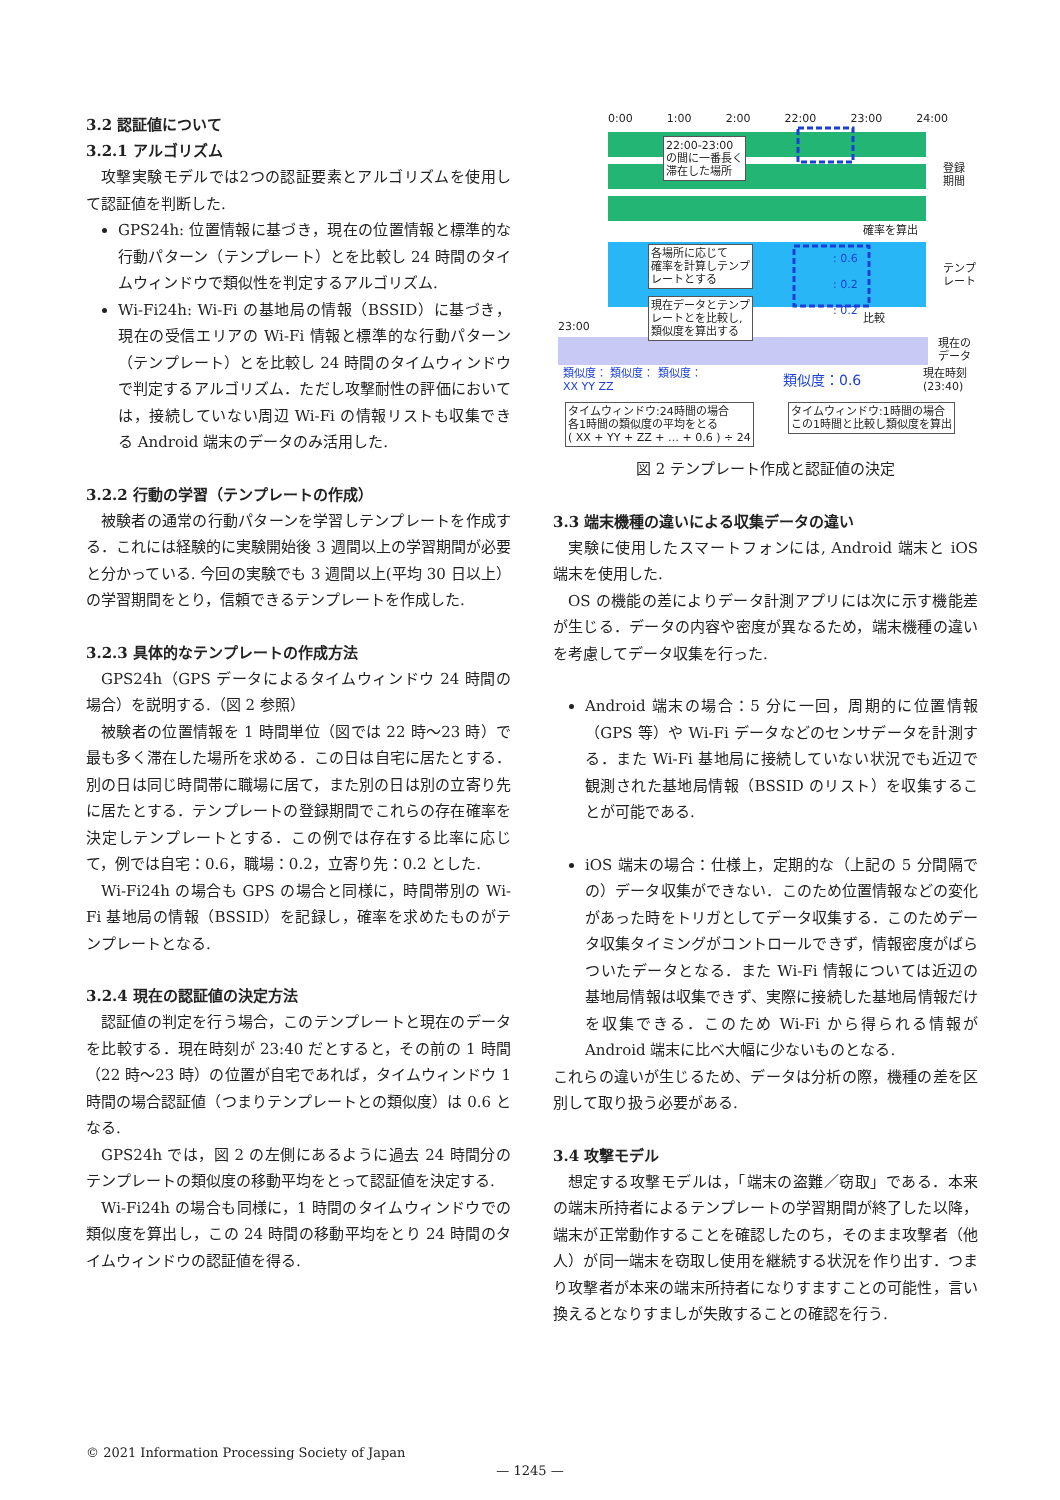3.2 認証値について
3.2.1 アルゴリズム
攻撃実験モデルでは2つの認証要素とアルゴリズムを使用して認証値を判断した.
GPS24h: 位置情報に基づき，現在の位置情報と標準的な行動パターン（テンプレート）とを比較し 24 時間のタイムウィンドウで類似性を判定するアルゴリズム.
Wi-Fi24h: Wi-Fi の基地局の情報（BSSID）に基づき，現在の受信エリアの Wi-Fi 情報と標準的な行動パターン（テンプレート）とを比較し 24 時間のタイムウィンドウで判定するアルゴリズム．ただし攻撃耐性の評価においては，接続していない周辺 Wi-Fi の情報リストも収集できる Android 端末のデータのみ活用した.
3.2.2 行動の学習（テンプレートの作成）
被験者の通常の行動パターンを学習しテンプレートを作成する．これには経験的に実験開始後 3 週間以上の学習期間が必要と分かっている. 今回の実験でも 3 週間以上(平均 30 日以上）の学習期間をとり，信頼できるテンプレートを作成した.
3.2.3 具体的なテンプレートの作成方法
GPS24h（GPS データによるタイムウィンドウ 24 時間の場合）を説明する.（図 2 参照）
被験者の位置情報を 1 時間単位（図では 22 時～23 時）で最も多く滞在した場所を求める．この日は自宅に居たとする．別の日は同じ時間帯に職場に居て，また別の日は別の立寄り先に居たとする．テンプレートの登録期間でこれらの存在確率を決定しテンプレートとする．この例では存在する比率に応じて，例では自宅：0.6，職場：0.2，立寄り先：0.2 とした.
Wi-Fi24h の場合も GPS の場合と同様に，時間帯別の Wi-Fi 基地局の情報（BSSID）を記録し，確率を求めたものがテンプレートとなる.
3.2.4 現在の認証値の決定方法
認証値の判定を行う場合，このテンプレートと現在のデータを比較する．現在時刻が 23:40 だとすると，その前の 1 時間（22 時～23 時）の位置が自宅であれば，タイムウィンドウ 1 時間の場合認証値（つまりテンプレートとの類似度）は 0.6 となる.
GPS24h では，図 2 の左側にあるように過去 24 時間分のテンプレートの類似度の移動平均をとって認証値を決定する.
Wi-Fi24h の場合も同様に，1 時間のタイムウィンドウでの類似度を算出し，この 24 時間の移動平均をとり 24 時間のタイムウィンドウの認証値を得る.
0:00 1:00 2:00 22:00 23:00 24:00
22:00-23:00
の間に一番長く
滞在した場所
登録
期間
確率を算出
各場所に応じて
確率を計算しテンプ
レートとする
: 0.6
: 0.2
: 0.2
テンプ
レート
現在データとテンプ
レートとを比較し,
類似度を算出する
比較
23:00
現在の
データ
類似度： 類似度： 類似度：
XX YY ZZ
類似度：0.6
現在時刻
(23:40)
タイムウィンドウ:24時間の場合
各1時間の類似度の平均をとる
( XX + YY + ZZ + … + 0.6 ) ÷ 24
タイムウィンドウ:1時間の場合
この1時間と比較し類似度を算出
図 2 テンプレート作成と認証値の決定
3.3 端末機種の違いによる収集データの違い
実験に使用したスマートフォンには, Android 端末と iOS 端末を使用した.
OS の機能の差によりデータ計測アプリには次に示す機能差が生じる．データの内容や密度が異なるため，端末機種の違いを考慮してデータ収集を行った.
Android 端末の場合：5 分に一回，周期的に位置情報（GPS 等）や Wi-Fi データなどのセンサデータを計測する．また Wi-Fi 基地局に接続していない状況でも近辺で観測された基地局情報（BSSID のリスト）を収集することが可能である.
iOS 端末の場合：仕様上，定期的な（上記の 5 分間隔での）データ収集ができない．このため位置情報などの変化があった時をトリガとしてデータ収集する．このためデータ収集タイミングがコントロールできず，情報密度がばらついたデータとなる．また Wi-Fi 情報については近辺の基地局情報は収集できず、実際に接続した基地局情報だけを収集できる．このため Wi-Fi から得られる情報が Android 端末に比べ大幅に少ないものとなる.
これらの違いが生じるため、データは分析の際，機種の差を区別して取り扱う必要がある.
3.4 攻撃モデル
想定する攻撃モデルは，「端末の盗難／窃取」である．本来の端末所持者によるテンプレートの学習期間が終了した以降，端末が正常動作することを確認したのち，そのまま攻撃者（他人）が同一端末を窃取し使用を継続する状況を作り出す．つまり攻撃者が本来の端末所持者になりすますことの可能性，言い換えるとなりすましが失敗することの確認を行う.
© 2021 Information Processing Society of Japan
— 1245 —